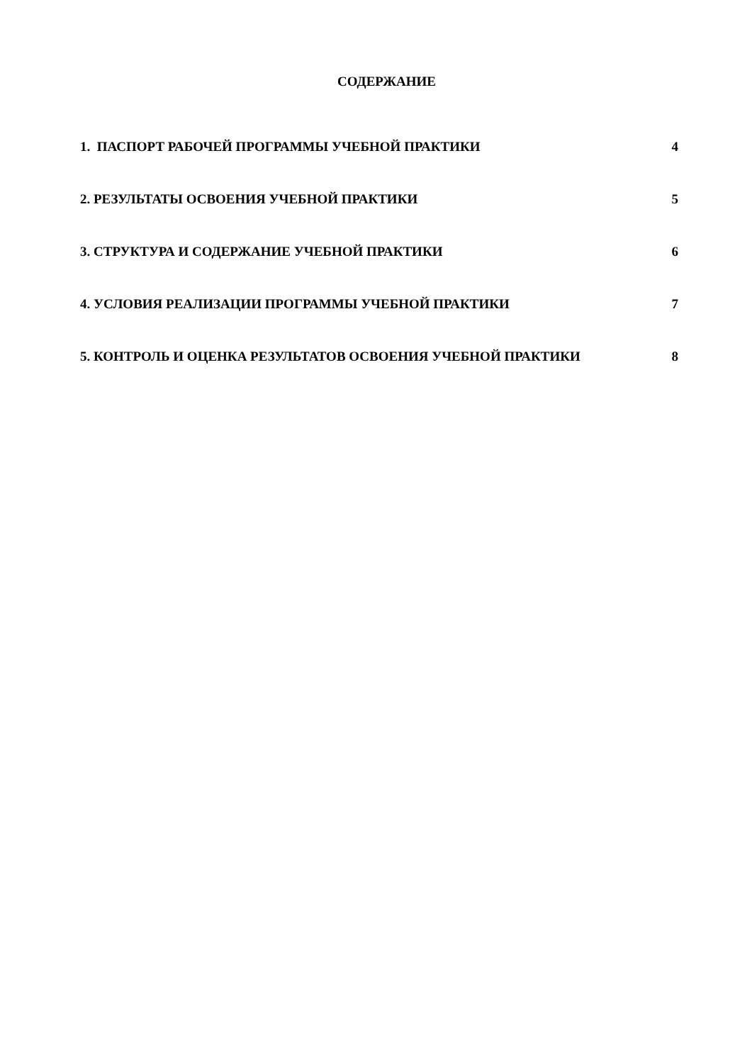СОДЕРЖАНИЕ
1. ПАСПОРТ РАБОЧЕЙ ПРОГРАММЫ УЧЕБНОЙ ПРАКТИКИ 4
2. РЕЗУЛЬТАТЫ ОСВОЕНИЯ УЧЕБНОЙ ПРАКТИКИ 5
3. СТРУКТУРА И СОДЕРЖАНИЕ УЧЕБНОЙ ПРАКТИКИ 6
4. УСЛОВИЯ РЕАЛИЗАЦИИ ПРОГРАММЫ УЧЕБНОЙ ПРАКТИКИ 7
5. КОНТРОЛЬ И ОЦЕНКА РЕЗУЛЬТАТОВ ОСВОЕНИЯ УЧЕБНОЙ ПРАКТИКИ 8